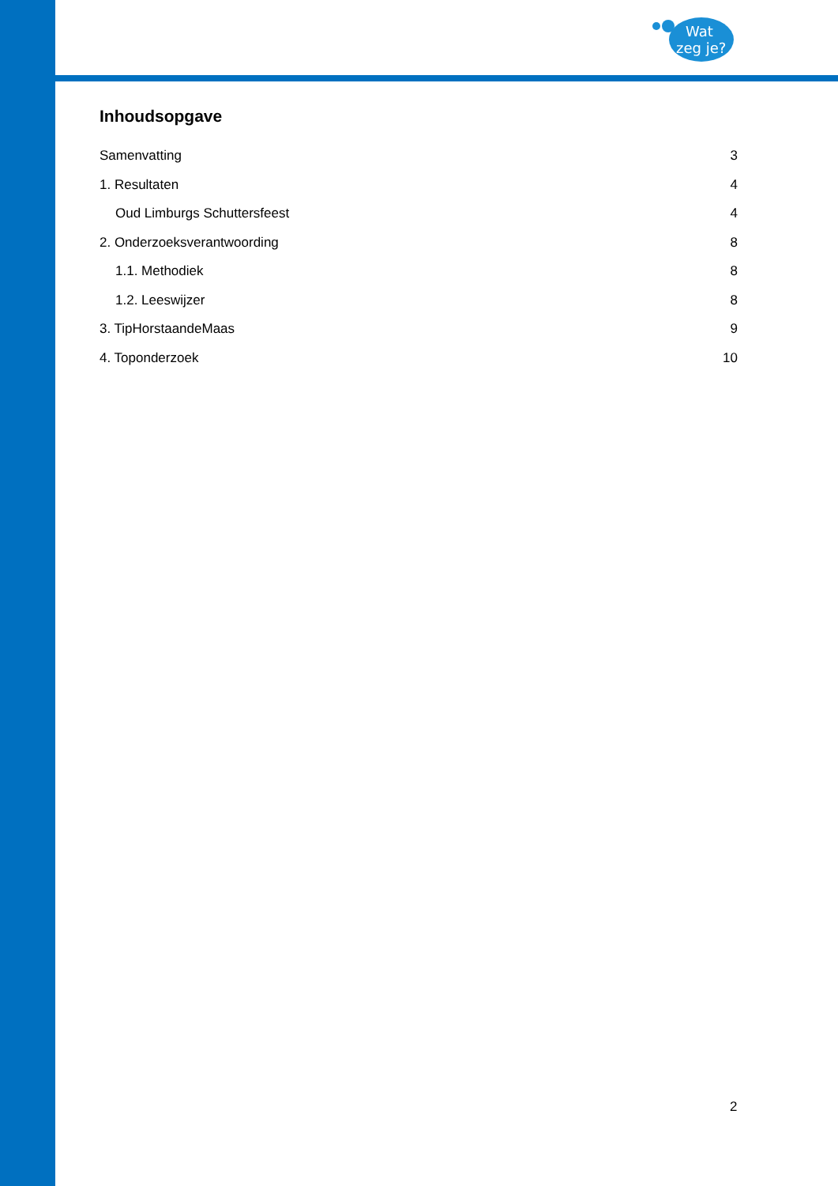Wat
zeg je?
Inhoudsopgave
Samenvatting 3
1. Resultaten 4
Oud Limburgs Schuttersfeest 4
2. Onderzoeksverantwoording 8
1.1. Methodiek 8
1.2. Leeswijzer 8
3. TipHorstaandeMaas 9
4. Toponderzoek 10
2